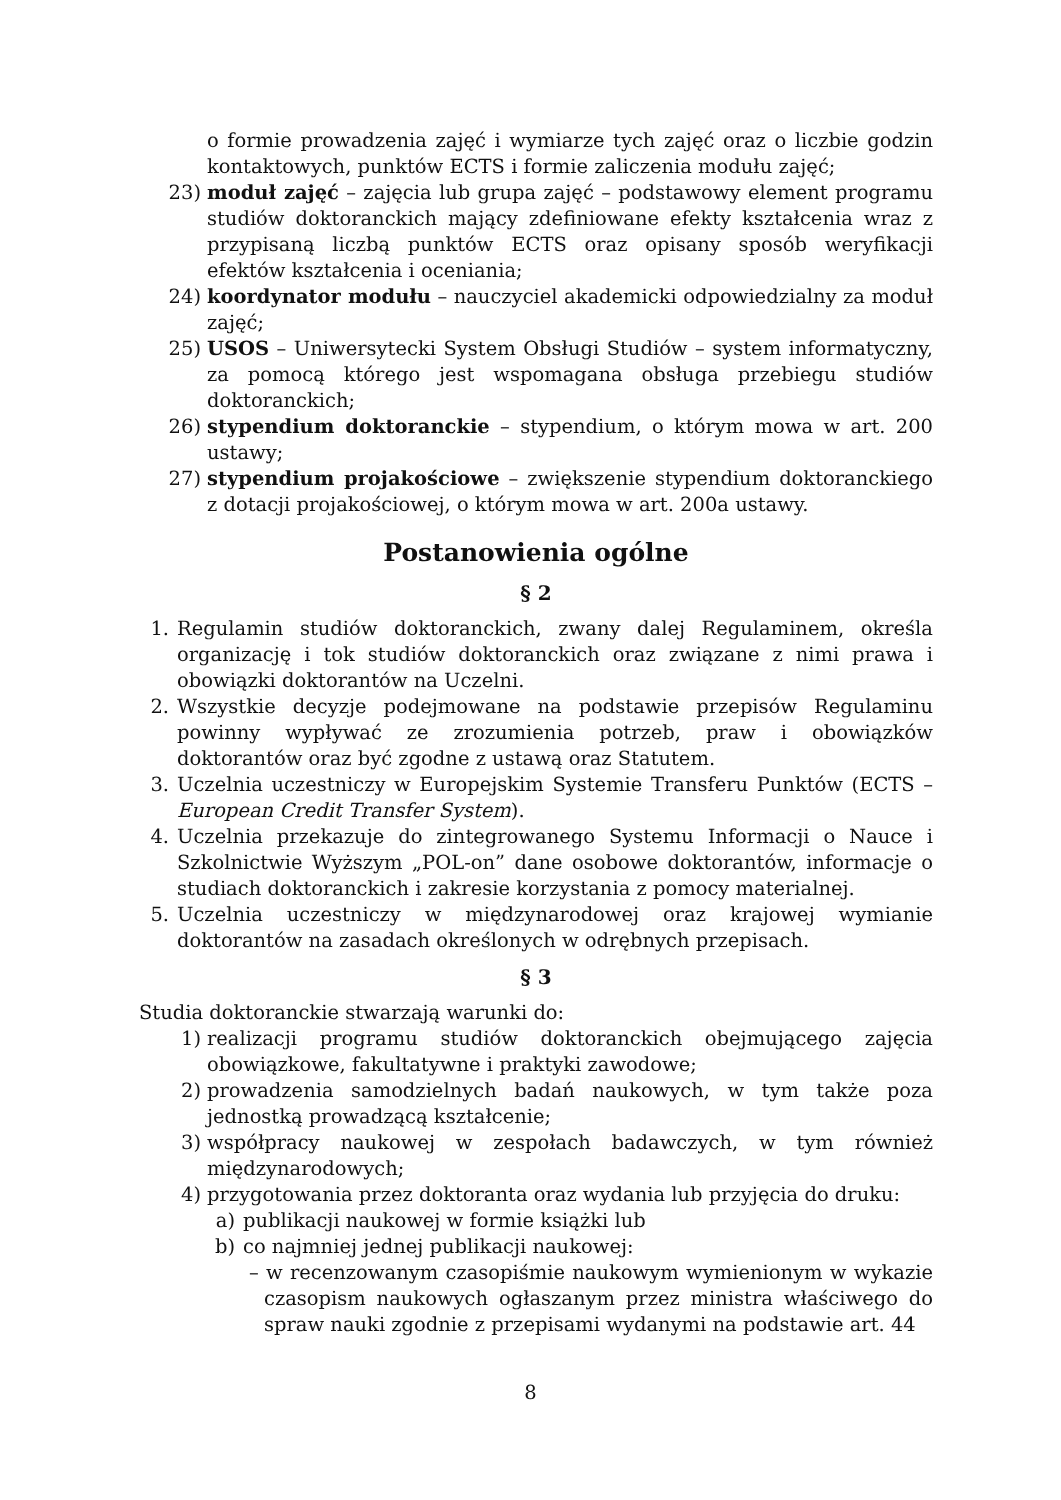o formie prowadzenia zajęć i wymiarze tych zajęć oraz o liczbie godzin kontaktowych, punktów ECTS i formie zaliczenia modułu zajęć;
23) moduł zajęć – zajęcia lub grupa zajęć – podstawowy element programu studiów doktoranckich mający zdefiniowane efekty kształcenia wraz z przypisaną liczbą punktów ECTS oraz opisany sposób weryfikacji efektów kształcenia i oceniania;
24) koordynator modułu – nauczyciel akademicki odpowiedzialny za moduł zajęć;
25) USOS – Uniwersytecki System Obsługi Studiów – system informatyczny, za pomocą którego jest wspomagana obsługa przebiegu studiów doktoranckich;
26) stypendium doktoranckie – stypendium, o którym mowa w art. 200 ustawy;
27) stypendium projakościowe – zwiększenie stypendium doktoranckiego z dotacji projakościowej, o którym mowa w art. 200a ustawy.
Postanowienia ogólne
§ 2
1. Regulamin studiów doktoranckich, zwany dalej Regulaminem, określa organizację i tok studiów doktoranckich oraz związane z nimi prawa i obowiązki doktorantów na Uczelni.
2. Wszystkie decyzje podejmowane na podstawie przepisów Regulaminu powinny wypływać ze zrozumienia potrzeb, praw i obowiązków doktorantów oraz być zgodne z ustawą oraz Statutem.
3. Uczelnia uczestniczy w Europejskim Systemie Transferu Punktów (ECTS – European Credit Transfer System).
4. Uczelnia przekazuje do zintegrowanego Systemu Informacji o Nauce i Szkolnictwie Wyższym „POL-on” dane osobowe doktorantów, informacje o studiach doktoranckich i zakresie korzystania z pomocy materialnej.
5. Uczelnia uczestniczy w międzynarodowej oraz krajowej wymianie doktorantów na zasadach określonych w odrębnych przepisach.
§ 3
Studia doktoranckie stwarzają warunki do:
1) realizacji programu studiów doktoranckich obejmującego zajęcia obowiązkowe, fakultatywne i praktyki zawodowe;
2) prowadzenia samodzielnych badań naukowych, w tym także poza jednostką prowadzącą kształcenie;
3) współpracy naukowej w zespołach badawczych, w tym również międzynarodowych;
4) przygotowania przez doktoranta oraz wydania lub przyjęcia do druku:
a) publikacji naukowej w formie książki lub
b) co najmniej jednej publikacji naukowej:
– w recenzowanym czasopiśmie naukowym wymienionym w wykazie czasopism naukowych ogłaszanym przez ministra właściwego do spraw nauki zgodnie z przepisami wydanymi na podstawie art. 44
8